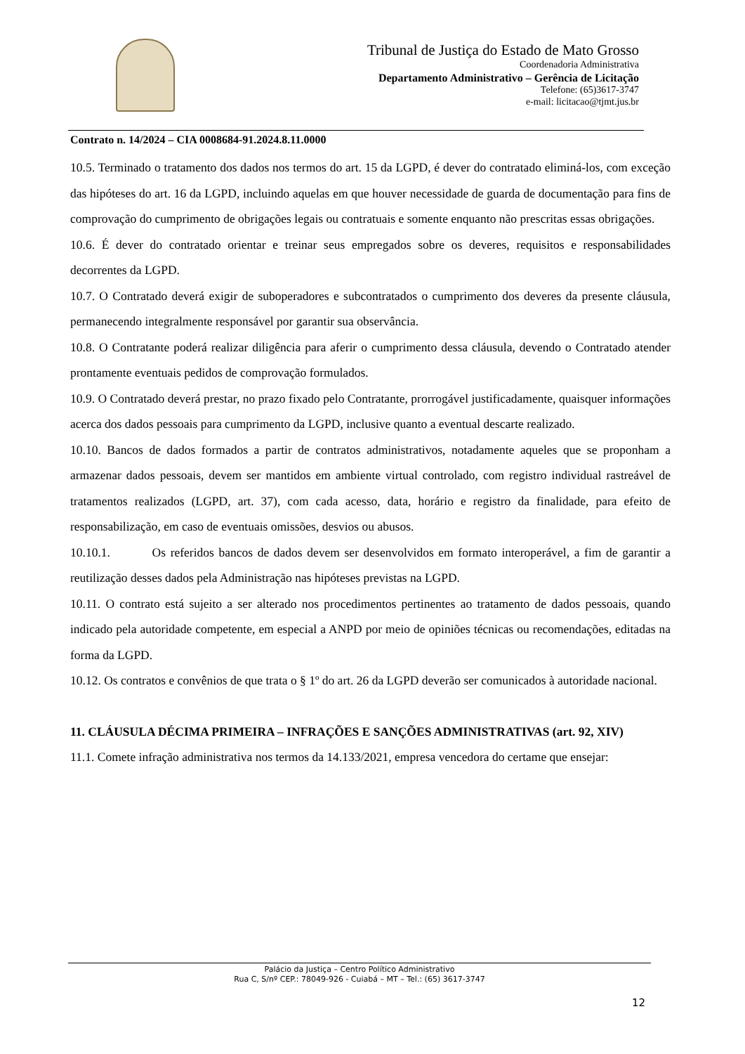Tribunal de Justiça do Estado de Mato Grosso
Coordenadoria Administrativa
Departamento Administrativo – Gerência de Licitação
Telefone: (65)3617-3747
e-mail: licitacao@tjmt.jus.br
Contrato n. 14/2024 – CIA 0008684-91.2024.8.11.0000
10.5. Terminado o tratamento dos dados nos termos do art. 15 da LGPD, é dever do contratado eliminá-los, com exceção das hipóteses do art. 16 da LGPD, incluindo aquelas em que houver necessidade de guarda de documentação para fins de comprovação do cumprimento de obrigações legais ou contratuais e somente enquanto não prescritas essas obrigações.
10.6. É dever do contratado orientar e treinar seus empregados sobre os deveres, requisitos e responsabilidades decorrentes da LGPD.
10.7. O Contratado deverá exigir de suboperadores e subcontratados o cumprimento dos deveres da presente cláusula, permanecendo integralmente responsável por garantir sua observância.
10.8. O Contratante poderá realizar diligência para aferir o cumprimento dessa cláusula, devendo o Contratado atender prontamente eventuais pedidos de comprovação formulados.
10.9. O Contratado deverá prestar, no prazo fixado pelo Contratante, prorrogável justificadamente, quaisquer informações acerca dos dados pessoais para cumprimento da LGPD, inclusive quanto a eventual descarte realizado.
10.10. Bancos de dados formados a partir de contratos administrativos, notadamente aqueles que se proponham a armazenar dados pessoais, devem ser mantidos em ambiente virtual controlado, com registro individual rastreável de tratamentos realizados (LGPD, art. 37), com cada acesso, data, horário e registro da finalidade, para efeito de responsabilização, em caso de eventuais omissões, desvios ou abusos.
10.10.1. Os referidos bancos de dados devem ser desenvolvidos em formato interoperável, a fim de garantir a reutilização desses dados pela Administração nas hipóteses previstas na LGPD.
10.11. O contrato está sujeito a ser alterado nos procedimentos pertinentes ao tratamento de dados pessoais, quando indicado pela autoridade competente, em especial a ANPD por meio de opiniões técnicas ou recomendações, editadas na forma da LGPD.
10.12. Os contratos e convênios de que trata o § 1º do art. 26 da LGPD deverão ser comunicados à autoridade nacional.
11. CLÁUSULA DÉCIMA PRIMEIRA – INFRAÇÕES E SANÇÕES ADMINISTRATIVAS (art. 92, XIV)
11.1. Comete infração administrativa nos termos da 14.133/2021, empresa vencedora do certame que ensejar:
Palácio da Justiça – Centro Político Administrativo
Rua C, S/nº CEP.: 78049-926 - Cuiabá – MT – Tel.: (65) 3617-3747
12